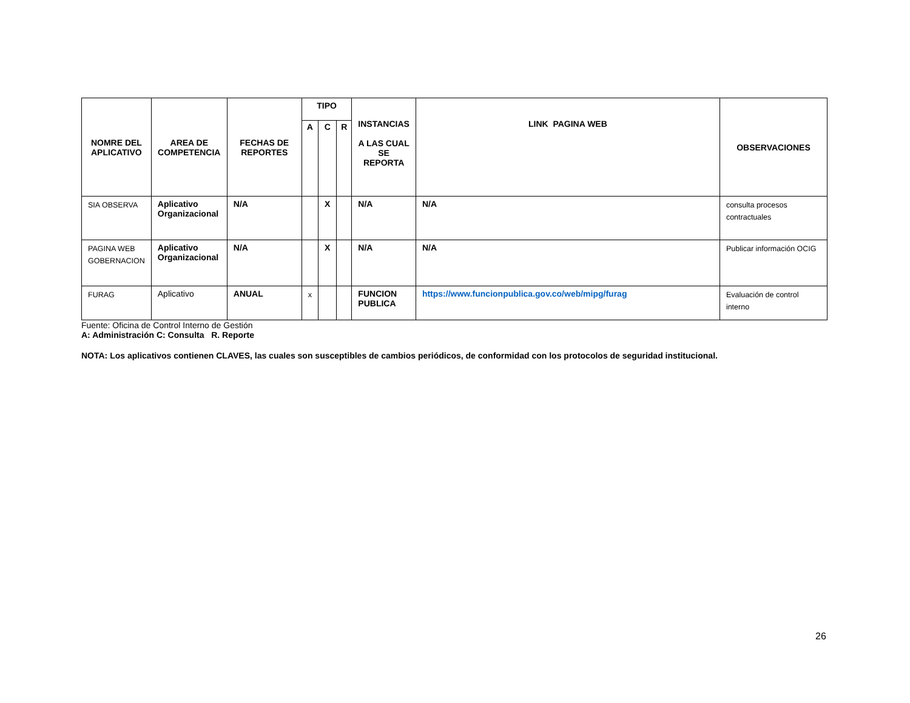| NOMRE DEL APLICATIVO | AREA DE COMPETENCIA | FECHAS DE REPORTES | TIPO | | | INSTANCIAS A LAS CUAL SE REPORTA | LINK PAGINA WEB | OBSERVACIONES |
| --- | --- | --- | --- | --- | --- | --- | --- | --- |
| | | | A | C | R | | | |
| SIA OBSERVA | Aplicativo Organizacional | N/A | | X | | N/A | N/A | consulta procesos contractuales |
| PAGINA WEB GOBERNACION | Aplicativo Organizacional | N/A | | X | | N/A | N/A | Publicar información OCIG |
| FURAG | Aplicativo | ANUAL | x | | | FUNCION PUBLICA | https://www.funcionpublica.gov.co/web/mipg/furag | Evaluación de control interno |
Fuente: Oficina de Control Interno de Gestión
A: Administración C: Consulta R. Reporte
NOTA: Los aplicativos contienen CLAVES, las cuales son susceptibles de cambios periódicos, de conformidad con los protocolos de seguridad institucional.
26